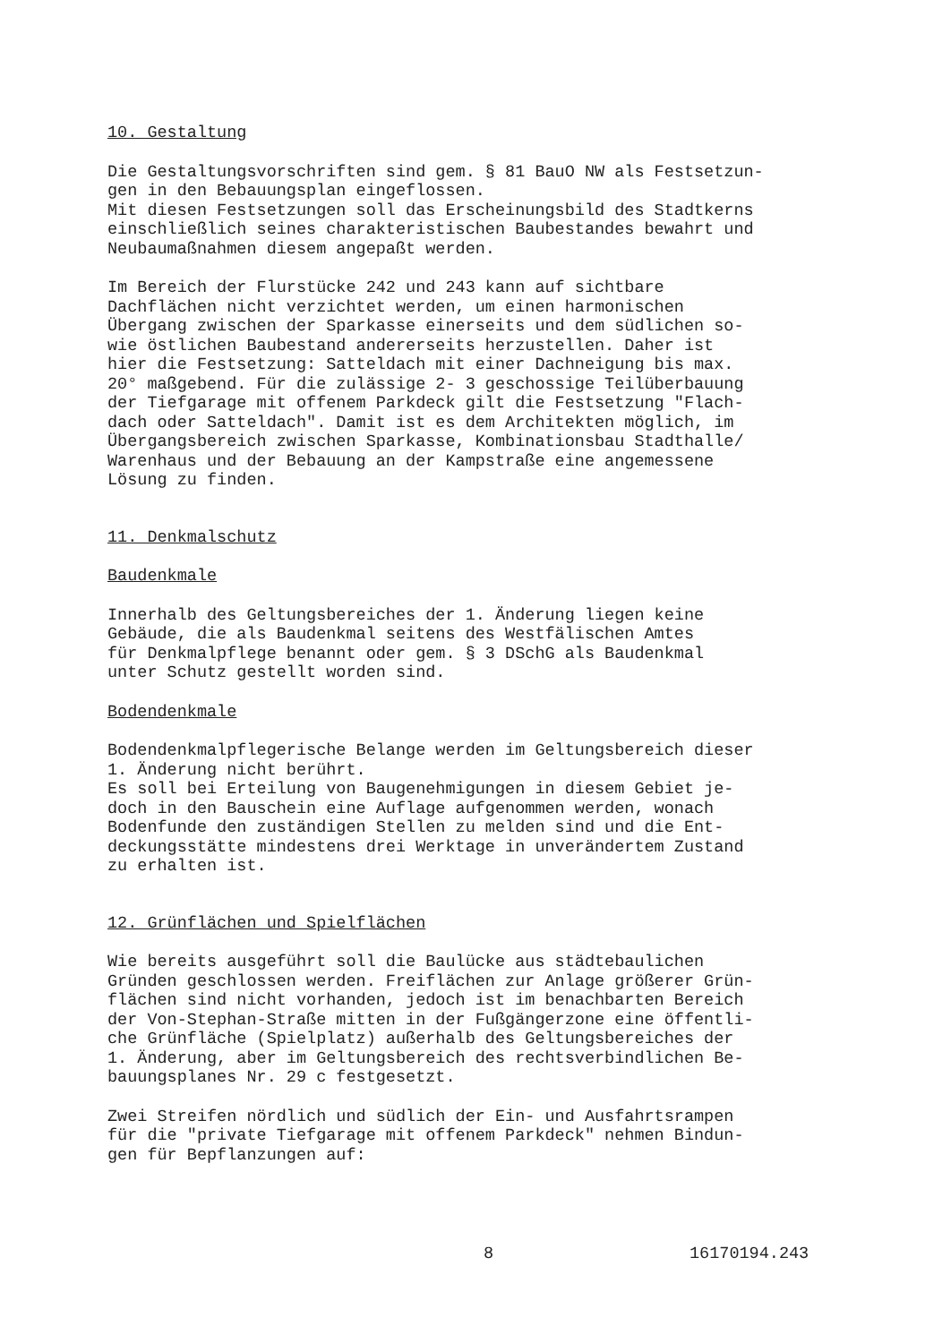10. Gestaltung
Die Gestaltungsvorschriften sind gem. § 81 BauO NW als Festsetzun-
gen in den Bebauungsplan eingeflossen.
Mit diesen Festsetzungen soll das Erscheinungsbild des Stadtkerns
einschließlich seines charakteristischen Baubestandes bewahrt und
Neubaumaßnahmen diesem angepaßt werden.
Im Bereich der Flurstücke 242 und 243 kann auf sichtbare
Dachflächen nicht verzichtet werden, um einen harmonischen
Übergang zwischen der Sparkasse einerseits und dem südlichen so-
wie östlichen Baubestand andererseits herzustellen. Daher ist
hier die Festsetzung: Satteldach mit einer Dachneigung bis max.
20° maßgebend. Für die zulässige 2- 3 geschossige Teilüberbauung
der Tiefgarage mit offenem Parkdeck gilt die Festsetzung "Flach-
dach oder Satteldach". Damit ist es dem Architekten möglich, im
Übergangsbereich zwischen Sparkasse, Kombinationsbau Stadthalle/
Warenhaus und der Bebauung an der Kampstraße eine angemessene
Lösung zu finden.
11. Denkmalschutz
Baudenkmale
Innerhalb des Geltungsbereiches der 1. Änderung liegen keine
Gebäude, die als Baudenkmal seitens des Westfälischen Amtes
für Denkmalpflege benannt oder gem. § 3 DSchG als Baudenkmal
unter Schutz gestellt worden sind.
Bodendenkmale
Bodendenkmalpflegerische Belange werden im Geltungsbereich dieser
1. Änderung nicht berührt.
Es soll bei Erteilung von Baugenehmigungen in diesem Gebiet je-
doch in den Bauschein eine Auflage aufgenommen werden, wonach
Bodenfunde den zuständigen Stellen zu melden sind und die Ent-
deckungsstätte mindestens drei Werktage in unverändertem Zustand
zu erhalten ist.
12. Grünflächen und Spielflächen
Wie bereits ausgeführt soll die Baulücke aus städtebaulichen
Gründen geschlossen werden. Freiflächen zur Anlage größerer Grün-
flächen sind nicht vorhanden, jedoch ist im benachbarten Bereich
der Von-Stephan-Straße mitten in der Fußgängerzone eine öffentli-
che Grünfläche (Spielplatz) außerhalb des Geltungsbereiches der
1. Änderung, aber im Geltungsbereich des rechtsverbindlichen Be-
bauungsplanes Nr. 29 c festgesetzt.
Zwei Streifen nördlich und südlich der Ein- und Ausfahrtsrampen
für die "private Tiefgarage mit offenem Parkdeck" nehmen Bindun-
gen für Bepflanzungen auf:
8 16170194.243